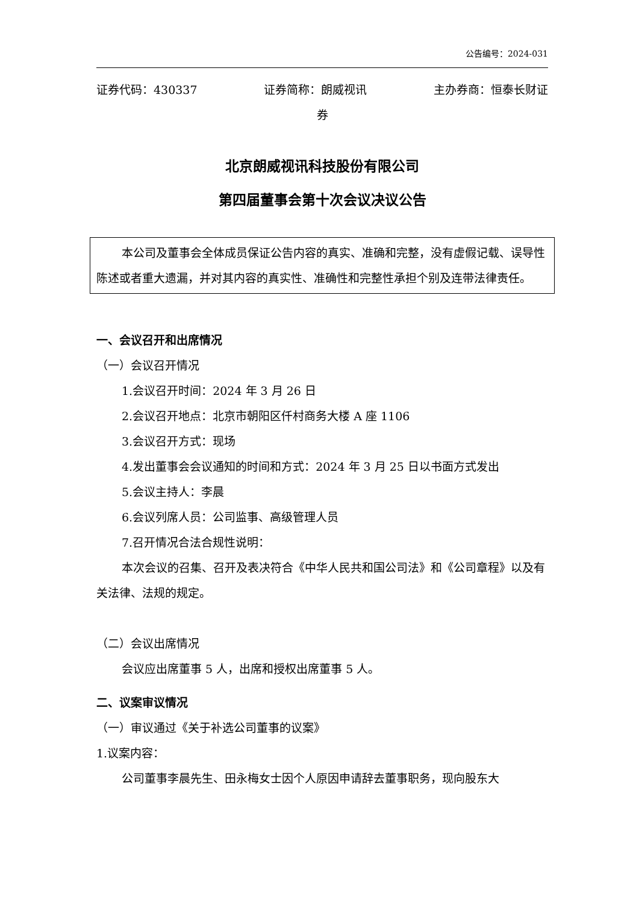公告编号：2024-031
证券代码：430337 证券简称：朗威视讯 主办券商：恒泰长财证
券
北京朗威视讯科技股份有限公司
第四届董事会第十次会议决议公告
本公司及董事会全体成员保证公告内容的真实、准确和完整，没有虚假记载、误导性陈述或者重大遗漏，并对其内容的真实性、准确性和完整性承担个别及连带法律责任。
一、会议召开和出席情况
（一）会议召开情况
1.会议召开时间：2024 年 3 月 26 日
2.会议召开地点：北京市朝阳区仟村商务大楼 A 座 1106
3.会议召开方式：现场
4.发出董事会会议通知的时间和方式：2024 年 3 月 25 日以书面方式发出
5.会议主持人：李晨
6.会议列席人员：公司监事、高级管理人员
7.召开情况合法合规性说明：
本次会议的召集、召开及表决符合《中华人民共和国公司法》和《公司章程》以及有关法律、法规的规定。
（二）会议出席情况
会议应出席董事 5 人，出席和授权出席董事 5 人。
二、议案审议情况
（一）审议通过《关于补选公司董事的议案》
1.议案内容：
公司董事李晨先生、田永梅女士因个人原因申请辞去董事职务，现向股东大